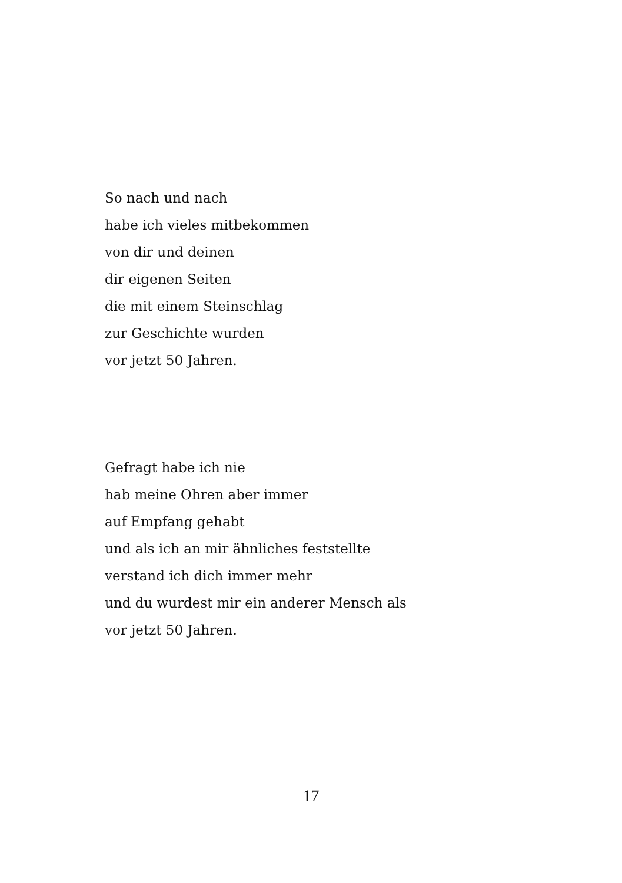So nach und nach
habe ich vieles mitbekommen
von dir und deinen
dir eigenen Seiten
die mit einem Steinschlag
zur Geschichte wurden
vor jetzt 50 Jahren.
Gefragt habe ich nie
hab meine Ohren aber immer
auf Empfang gehabt
und als ich an mir ähnliches feststellte
verstand ich dich immer mehr
und du wurdest mir ein anderer Mensch als
vor jetzt 50 Jahren.
17